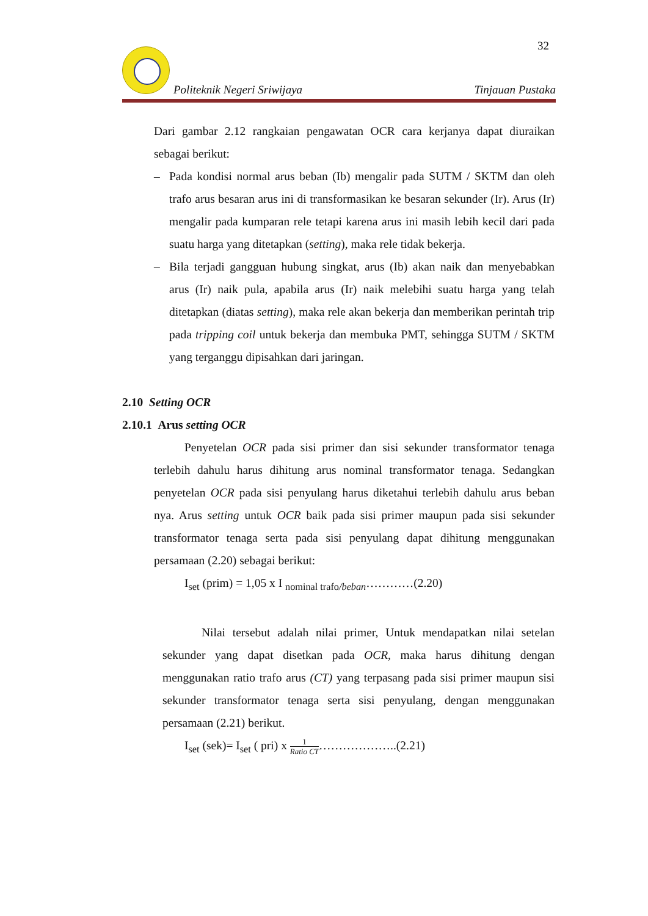32
Politeknik Negeri Sriwijaya Tinjauan Pustaka
Dari gambar 2.12 rangkaian pengawatan OCR cara kerjanya dapat diuraikan sebagai berikut:
– Pada kondisi normal arus beban (Ib) mengalir pada SUTM / SKTM dan oleh trafo arus besaran arus ini di transformasikan ke besaran sekunder (Ir). Arus (Ir) mengalir pada kumparan rele tetapi karena arus ini masih lebih kecil dari pada suatu harga yang ditetapkan (setting), maka rele tidak bekerja.
– Bila terjadi gangguan hubung singkat, arus (Ib) akan naik dan menyebabkan arus (Ir) naik pula, apabila arus (Ir) naik melebihi suatu harga yang telah ditetapkan (diatas setting), maka rele akan bekerja dan memberikan perintah trip pada tripping coil untuk bekerja dan membuka PMT, sehingga SUTM / SKTM yang terganggu dipisahkan dari jaringan.
2.10 Setting OCR
2.10.1 Arus setting OCR
Penyetelan OCR pada sisi primer dan sisi sekunder transformator tenaga terlebih dahulu harus dihitung arus nominal transformator tenaga. Sedangkan penyetelan OCR pada sisi penyulang harus diketahui terlebih dahulu arus beban nya. Arus setting untuk OCR baik pada sisi primer maupun pada sisi sekunder transformator tenaga serta pada sisi penyulang dapat dihitung menggunakan persamaan (2.20) sebagai berikut:
I<sub>set</sub> (prim) = 1,05 x I <sub>nominal trafo/beban</sub>…………(2.20)
Nilai tersebut adalah nilai primer, Untuk mendapatkan nilai setelan sekunder yang dapat disetkan pada OCR, maka harus dihitung dengan menggunakan ratio trafo arus (CT) yang terpasang pada sisi primer maupun sisi sekunder transformator tenaga serta sisi penyulang, dengan menggunakan persamaan (2.21) berikut.
I<sub>set</sub> (sek)= I<sub>set</sub> ( pri) x 1 Ratio CT………………..(2.21)